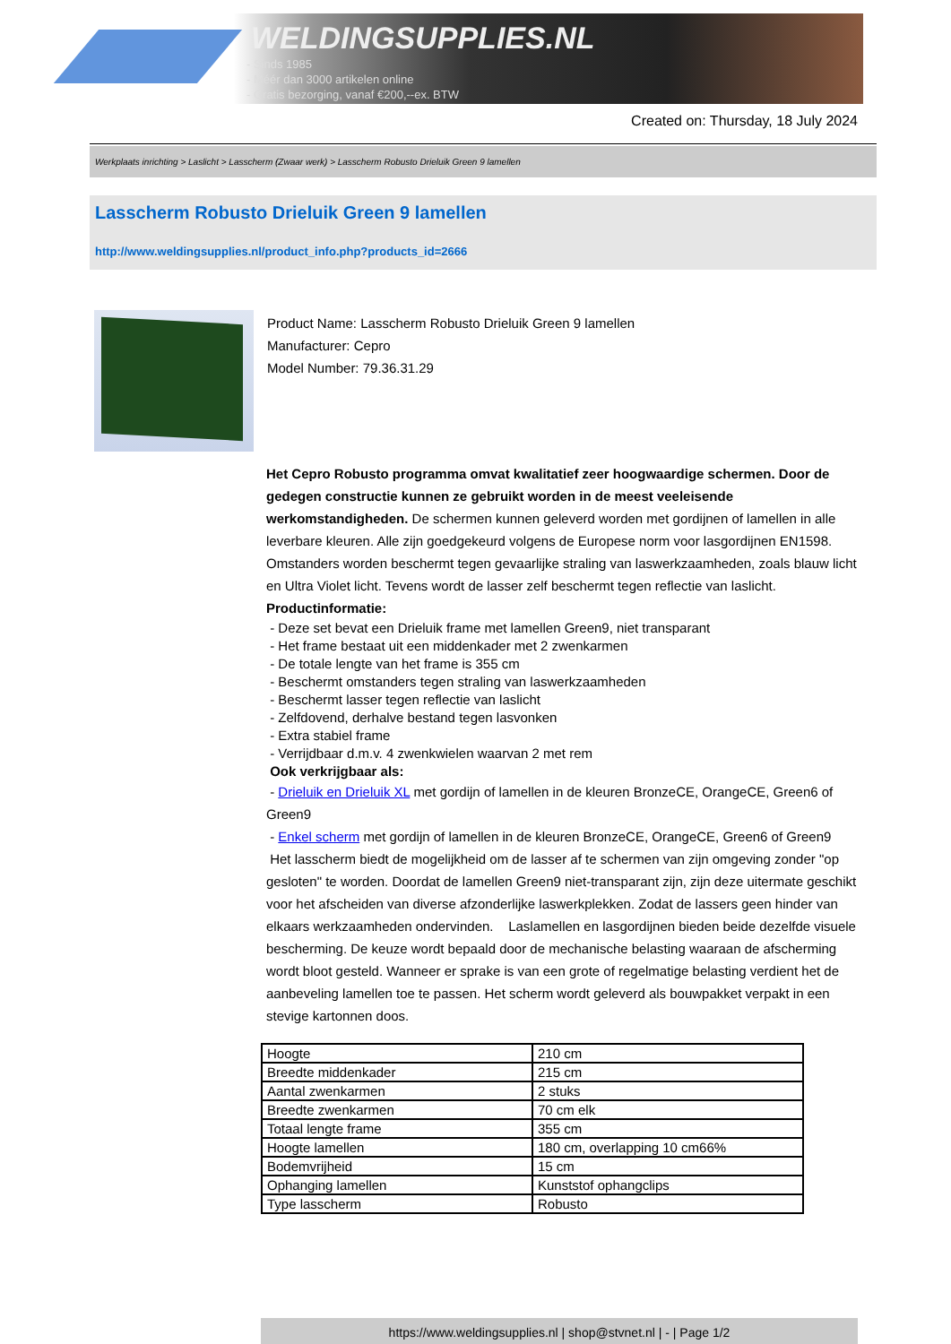WELDINGSUPPLIES.NL
- Sinds 1985
- Méér dan 3000 artikelen online
- Gratis bezorging, vanaf €200,--ex. BTW
Created on: Thursday, 18 July 2024
Werkplaats inrichting > Laslicht > Lasscherm (Zwaar werk) > Lasscherm Robusto Drieluik Green 9 lamellen
Lasscherm Robusto Drieluik Green 9 lamellen
http://www.weldingsupplies.nl/product_info.php?products_id=2666
Product Name: Lasscherm Robusto Drieluik Green 9 lamellen
Manufacturer: Cepro
Model Number: 79.36.31.29
Het Cepro Robusto programma omvat kwalitatief zeer hoogwaardige schermen. Door de gedegen constructie kunnen ze gebruikt worden in de meest veeleisende werkomstandigheden. De schermen kunnen geleverd worden met gordijnen of lamellen in alle leverbare kleuren. Alle zijn goedgekeurd volgens de Europese norm voor lasgordijnen EN1598. Omstanders worden beschermt tegen gevaarlijke straling van laswerkzaamheden, zoals blauw licht en Ultra Violet licht. Tevens wordt de lasser zelf beschermt tegen reflectie van laslicht. Productinformatie:
- Deze set bevat een Drieluik frame met lamellen Green9, niet transparant
- Het frame bestaat uit een middenkader met 2 zwenkarmen
- De totale lengte van het frame is 355 cm
- Beschermt omstanders tegen straling van laswerkzaamheden
- Beschermt lasser tegen reflectie van laslicht
- Zelfdovend, derhalve bestand tegen lasvonken
- Extra stabiel frame
- Verrijdbaar d.m.v. 4 zwenkwielen waarvan 2 met rem
Ook verkrijgbaar als:
- Drieluik en Drieluik XL met gordijn of lamellen in de kleuren BronzeCE, OrangeCE, Green6 of Green9
- Enkel scherm met gordijn of lamellen in de kleuren BronzeCE, OrangeCE, Green6 of Green9
Het lasscherm biedt de mogelijkheid om de lasser af te schermen van zijn omgeving zonder "op gesloten" te worden. Doordat de lamellen Green9 niet-transparant zijn, zijn deze uitermate geschikt voor het afscheiden van diverse afzonderlijke laswerkplekken. Zodat de lassers geen hinder van elkaars werkzaamheden ondervinden. Laslamellen en lasgordijnen bieden beide dezelfde visuele bescherming. De keuze wordt bepaald door de mechanische belasting waaraan de afscherming wordt bloot gesteld. Wanneer er sprake is van een grote of regelmatige belasting verdient het de aanbeveling lamellen toe te passen. Het scherm wordt geleverd als bouwpakket verpakt in een stevige kartonnen doos.
| Hoogte | 210 cm |
| Breedte middenkader | 215 cm |
| Aantal zwenkarmen | 2 stuks |
| Breedte zwenkarmen | 70 cm elk |
| Totaal lengte frame | 355 cm |
| Hoogte lamellen | 180 cm, overlapping 10 cm66% |
| Bodemvrijheid | 15 cm |
| Ophanging lamellen | Kunststof ophangclips |
| Type lasscherm | Robusto |
https://www.weldingsupplies.nl | shop@stvnet.nl | - | Page 1/2